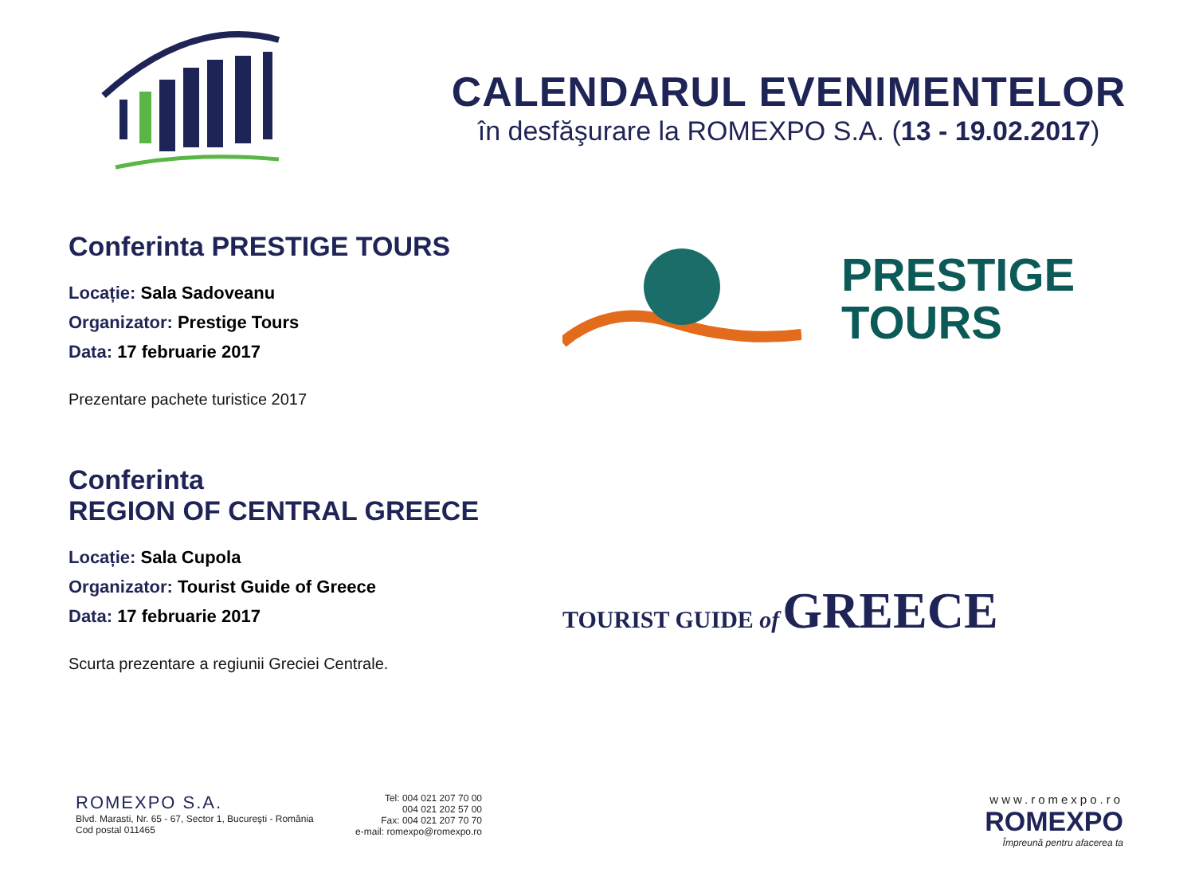CALENDARUL EVENIMENTELOR
în desfăşurare la ROMEXPO S.A. (13 - 19.02.2017)
Conferinta PRESTIGE TOURS
Locație: Sala Sadoveanu
Organizator: Prestige Tours
Data: 17 februarie 2017
Prezentare pachete turistice 2017
Conferinta
REGION OF CENTRAL GREECE
Locație: Sala Cupola
Organizator: Tourist Guide of Greece
Data: 17 februarie 2017
Scurta prezentare a regiunii Greciei Centrale.
PRESTIGE
TOURS
TOURIST GUIDE of GREECE
ROMEXPO S.A.
Blvd. Marasti, Nr. 65 - 67, Sector 1, Bucureşti - România
Cod postal 011465
Tel: 004 021 207 70 00
004 021 202 57 00
Fax: 004 021 207 70 70
e-mail: romexpo@romexpo.ro
www.romexpo.ro
ROMEXPO
Împreună pentru afacerea ta